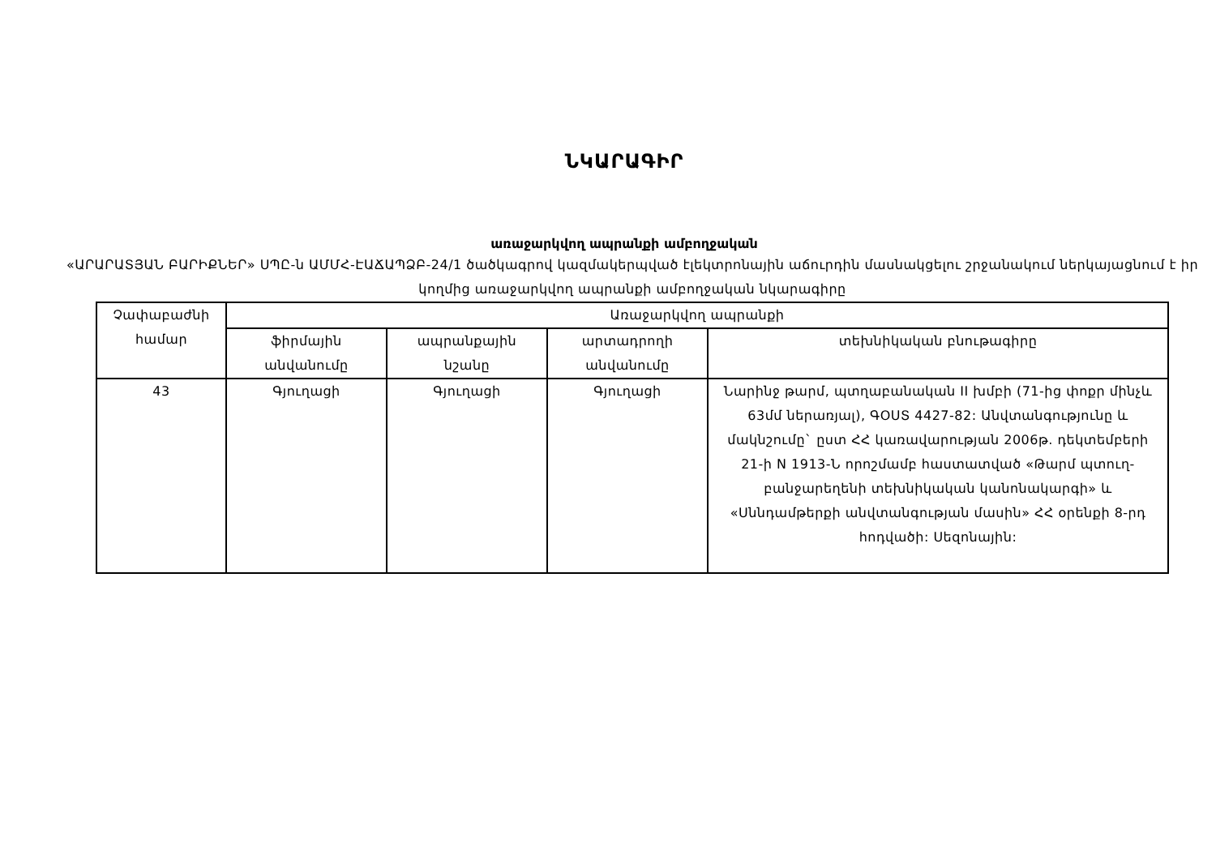ՆԿԱՐԱԳԻՐ
առաջարկվող ապրանքի ամբողջական
«ԱՐԱՐԱՏՅԱՆ ԲԱՐԻՔՆԵՐ» ՍՊԸ-ն ԱՄՄՀ-ԷԱՃԱՊՁԲ-24/1 ծածկագրով կազմակերպված էլեկտրոնային աճուրդին մասնակցելու շրջանակում ներկայացնում է իր կողմից առաջարկվող ապրանքի ամբողջական նկարագիրը
| Չափաբաժնի համար | Առաջարկվող ապրանքի | | | |
| --- | --- | --- | --- | --- |
| | ֆիրմային անվանումը | ապրանքային նշանը | արտադրողի անվանումը | տեխնիկական բնութագիրը |
| 43 | Գյուղացի | Գյուղացի | Գյուղացի | Նարինջ թարմ, պտղաբանական II խմբի (71-ից փոքր մինչև 63մմ ներառյալ), ԳՕՍՏ 4427-82: Անվտանգությունը և մակնշումը` ըստ ՀՀ կառավարության 2006թ. դեկտեմբերի 21-ի N 1913-Ն որոշմամբ հաստատված «Թարմ պտուղ-բանջարեղենի տեխնիկական կանոնակարգի» և «Սննդամթերքի անվտանգության մասին» ՀՀ օրենքի 8-րդ հոդվածի: Սեզոնային: |